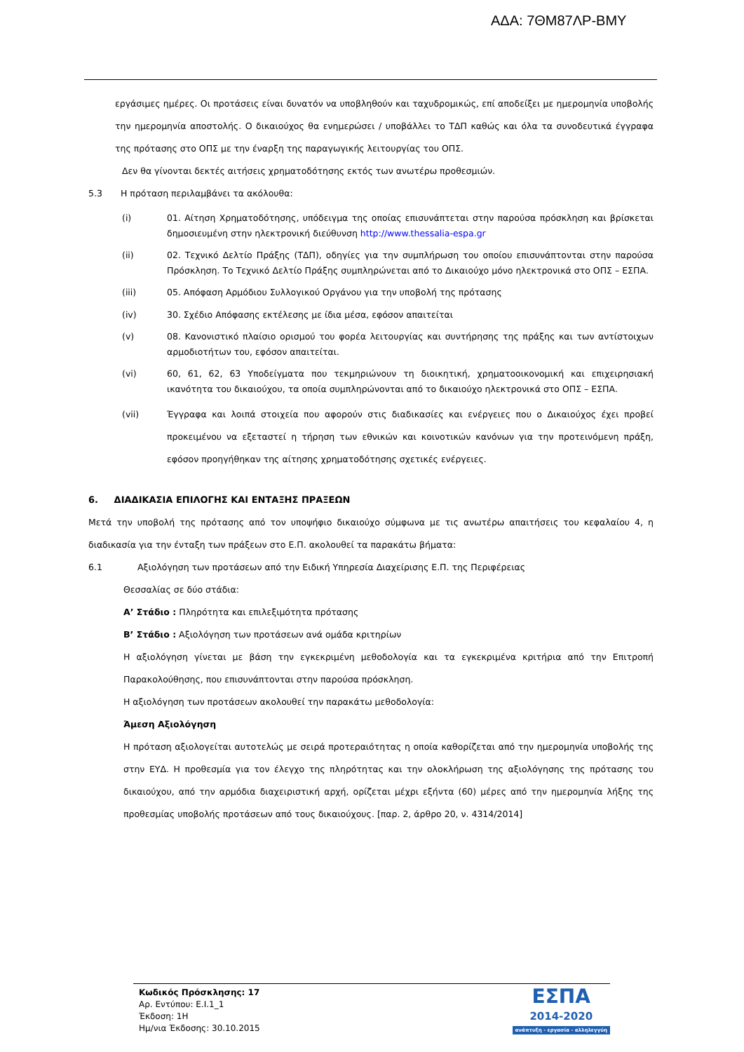ΑΔΑ: 7ΘΜ87ΛΡ-ΒΜΥ
εργάσιμες ημέρες. Οι προτάσεις είναι δυνατόν να υποβληθούν και ταχυδρομικώς, επί αποδείξει με ημερομηνία υποβολής την ημερομηνία αποστολής. Ο δικαιούχος θα ενημερώσει / υποβάλλει το ΤΔΠ καθώς και όλα τα συνοδευτικά έγγραφα της πρότασης στο ΟΠΣ με την έναρξη της παραγωγικής λειτουργίας του ΟΠΣ.
Δεν θα γίνονται δεκτές αιτήσεις χρηματοδότησης εκτός των ανωτέρω προθεσμιών.
5.3 Η πρόταση περιλαμβάνει τα ακόλουθα:
(i) 01. Αίτηση Χρηματοδότησης, υπόδειγμα της οποίας επισυνάπτεται στην παρούσα πρόσκληση και βρίσκεται δημοσιευμένη στην ηλεκτρονική διεύθυνση http://www.thessalia-espa.gr
(ii) 02. Τεχνικό Δελτίο Πράξης (ΤΔΠ), οδηγίες για την συμπλήρωση του οποίου επισυνάπτονται στην παρούσα Πρόσκληση. Το Τεχνικό Δελτίο Πράξης συμπληρώνεται από το Δικαιούχο μόνο ηλεκτρονικά στο ΟΠΣ – ΕΣΠΑ.
(iii) 05. Απόφαση Αρμόδιου Συλλογικού Οργάνου για την υποβολή της πρότασης
(iv) 30. Σχέδιο Απόφασης εκτέλεσης με ίδια μέσα, εφόσον απαιτείται
(v) 08. Κανονιστικό πλαίσιο ορισμού του φορέα λειτουργίας και συντήρησης της πράξης και των αντίστοιχων αρμοδιοτήτων του, εφόσον απαιτείται.
(vi) 60, 61, 62, 63 Υποδείγματα που τεκμηριώνουν τη διοικητική, χρηματοοικονομική και επιχειρησιακή ικανότητα του δικαιούχου, τα οποία συμπληρώνονται από το δικαιούχο ηλεκτρονικά στο ΟΠΣ – ΕΣΠΑ.
(vii) Έγγραφα και λοιπά στοιχεία που αφορούν στις διαδικασίες και ενέργειες που ο Δικαιούχος έχει προβεί προκειμένου να εξεταστεί η τήρηση των εθνικών και κοινοτικών κανόνων για την προτεινόμενη πράξη, εφόσον προηγήθηκαν της αίτησης χρηματοδότησης σχετικές ενέργειες.
6. ΔΙΑΔΙΚΑΣΙΑ ΕΠΙΛΟΓΗΣ ΚΑΙ ΕΝΤΑΞΗΣ ΠΡΑΞΕΩΝ
Μετά την υποβολή της πρότασης από τον υποψήφιο δικαιούχο σύμφωνα με τις ανωτέρω απαιτήσεις του κεφαλαίου 4, η διαδικασία για την ένταξη των πράξεων στο Ε.Π. ακολουθεί τα παρακάτω βήματα:
6.1 Αξιολόγηση των προτάσεων από την Ειδική Υπηρεσία Διαχείρισης Ε.Π. της Περιφέρειας
Θεσσαλίας σε δύο στάδια:
Α’ Στάδιο : Πληρότητα και επιλεξιμότητα πρότασης
Β’ Στάδιο : Αξιολόγηση των προτάσεων ανά ομάδα κριτηρίων
Η αξιολόγηση γίνεται με βάση την εγκεκριμένη μεθοδολογία και τα εγκεκριμένα κριτήρια από την Επιτροπή Παρακολούθησης, που επισυνάπτονται στην παρούσα πρόσκληση.
Η αξιολόγηση των προτάσεων ακολουθεί την παρακάτω μεθοδολογία:
Άμεση Αξιολόγηση
Η πρόταση αξιολογείται αυτοτελώς με σειρά προτεραιότητας η οποία καθορίζεται από την ημερομηνία υποβολής της στην ΕΥΔ. Η προθεσμία για τον έλεγχο της πληρότητας και την ολοκλήρωση της αξιολόγησης της πρότασης του δικαιούχου, από την αρμόδια διαχειριστική αρχή, ορίζεται μέχρι εξήντα (60) μέρες από την ημερομηνία λήξης της προθεσμίας υποβολής προτάσεων από τους δικαιούχους. [παρ. 2, άρθρο 20, ν. 4314/2014]
Κωδικός Πρόσκλησης: 17
Αρ. Εντύπου: Ε.Ι.1_1
Έκδοση: 1Η
Ημ/νια Έκδοσης: 30.10.2015
ΕΣΠΑ
2014-2020
ανάπτυξη - εργασία - αλληλεγγύη